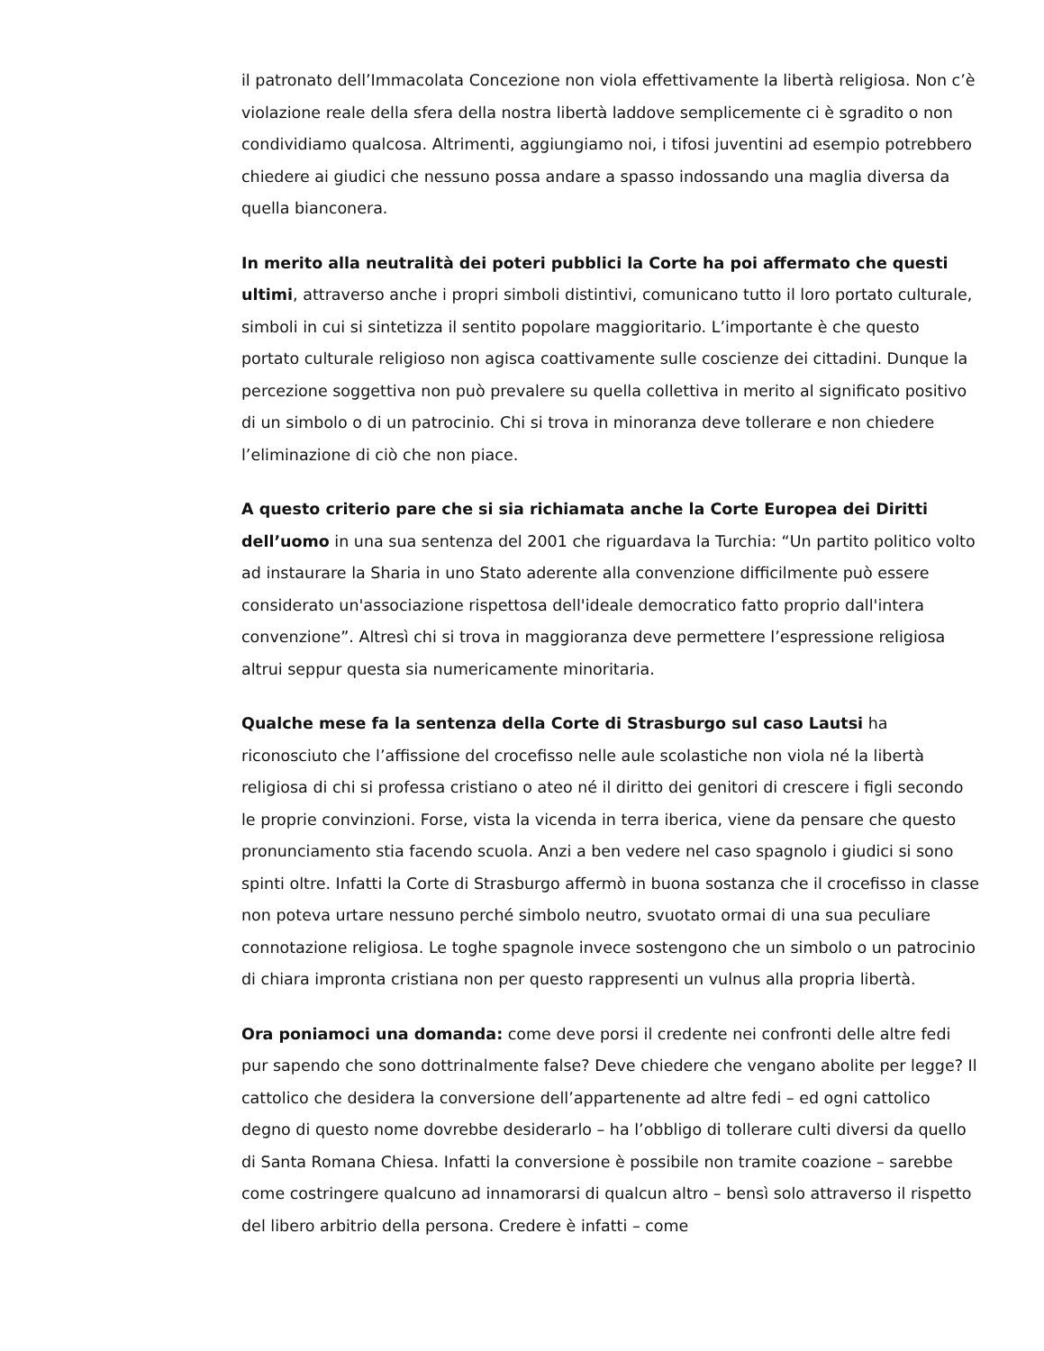il patronato dell’Immacolata Concezione non viola effettivamente la libertà religiosa. Non c’è violazione reale della sfera della nostra libertà laddove semplicemente ci è sgradito o non condividiamo qualcosa. Altrimenti, aggiungiamo noi, i tifosi juventini ad esempio potrebbero chiedere ai giudici che nessuno possa andare a spasso indossando una maglia diversa da quella bianconera.
In merito alla neutralità dei poteri pubblici la Corte ha poi affermato che questi ultimi, attraverso anche i propri simboli distintivi, comunicano tutto il loro portato culturale, simboli in cui si sintetizza il sentito popolare maggioritario. L’importante è che questo portato culturale religioso non agisca coattivamente sulle coscienze dei cittadini. Dunque la percezione soggettiva non può prevalere su quella collettiva in merito al significato positivo di un simbolo o di un patrocinio. Chi si trova in minoranza deve tollerare e non chiedere l’eliminazione di ciò che non piace.
A questo criterio pare che si sia richiamata anche la Corte Europea dei Diritti dell’uomo in una sua sentenza del 2001 che riguardava la Turchia: “Un partito politico volto ad instaurare la Sharia in uno Stato aderente alla convenzione difficilmente può essere considerato un'associazione rispettosa dell'ideale democratico fatto proprio dall'intera convenzione”. Altresì chi si trova in maggioranza deve permettere l’espressione religiosa altrui seppur questa sia numericamente minoritaria.
Qualche mese fa la sentenza della Corte di Strasburgo sul caso Lautsi ha riconosciuto che l’affissione del crocefisso nelle aule scolastiche non viola né la libertà religiosa di chi si professa cristiano o ateo né il diritto dei genitori di crescere i figli secondo le proprie convinzioni. Forse, vista la vicenda in terra iberica, viene da pensare che questo pronunciamento stia facendo scuola. Anzi a ben vedere nel caso spagnolo i giudici si sono spinti oltre. Infatti la Corte di Strasburgo affermò in buona sostanza che il crocefisso in classe non poteva urtare nessuno perché simbolo neutro, svuotato ormai di una sua peculiare connotazione religiosa. Le toghe spagnole invece sostengono che un simbolo o un patrocinio di chiara impronta cristiana non per questo rappresenti un vulnus alla propria libertà.
Ora poniamoci una domanda: come deve porsi il credente nei confronti delle altre fedi pur sapendo che sono dottrinalmente false? Deve chiedere che vengano abolite per legge? Il cattolico che desidera la conversione dell’appartenente ad altre fedi – ed ogni cattolico degno di questo nome dovrebbe desiderarlo – ha l’obbligo di tollerare culti diversi da quello di Santa Romana Chiesa. Infatti la conversione è possibile non tramite coazione – sarebbe come costringere qualcuno ad innamorarsi di qualcun altro – bensì solo attraverso il rispetto del libero arbitrio della persona. Credere è infatti – come